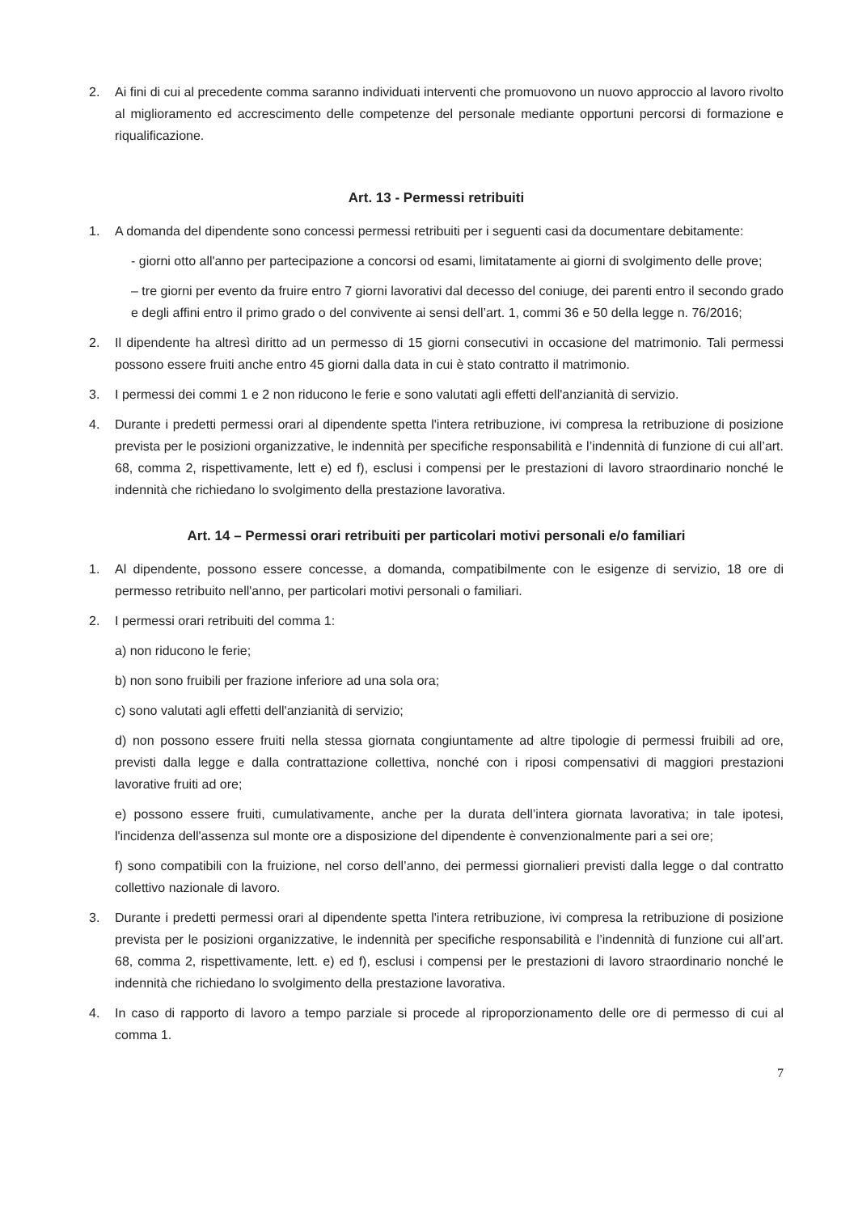2. Ai fini di cui al precedente comma saranno individuati interventi che promuovono un nuovo approccio al lavoro rivolto al miglioramento ed accrescimento delle competenze del personale mediante opportuni percorsi di formazione e riqualificazione.
Art. 13 - Permessi retribuiti
1. A domanda del dipendente sono concessi permessi retribuiti per i seguenti casi da documentare debitamente:
- giorni otto all'anno per partecipazione a concorsi od esami, limitatamente ai giorni di svolgimento delle prove;
– tre giorni per evento da fruire entro 7 giorni lavorativi dal decesso del coniuge, dei parenti entro il secondo grado e degli affini entro il primo grado o del convivente ai sensi dell’art. 1, commi 36 e 50 della legge n. 76/2016;
2. Il dipendente ha altresì diritto ad un permesso di 15 giorni consecutivi in occasione del matrimonio. Tali permessi possono essere fruiti anche entro 45 giorni dalla data in cui è stato contratto il matrimonio.
3. I permessi dei commi 1 e 2 non riducono le ferie e sono valutati agli effetti dell'anzianità di servizio.
4. Durante i predetti permessi orari al dipendente spetta l'intera retribuzione, ivi compresa la retribuzione di posizione prevista per le posizioni organizzative, le indennità per specifiche responsabilità e l’indennità di funzione di cui all’art. 68, comma 2, rispettivamente, lett e) ed f), esclusi i compensi per le prestazioni di lavoro straordinario nonché le indennità che richiedano lo svolgimento della prestazione lavorativa.
Art. 14 – Permessi orari retribuiti per particolari motivi personali e/o familiari
1. Al dipendente, possono essere concesse, a domanda, compatibilmente con le esigenze di servizio, 18 ore di permesso retribuito nell'anno, per particolari motivi personali o familiari.
2. I permessi orari retribuiti del comma 1:
a) non riducono le ferie;
b) non sono fruibili per frazione inferiore ad una sola ora;
c) sono valutati agli effetti dell'anzianità di servizio;
d) non possono essere fruiti nella stessa giornata congiuntamente ad altre tipologie di permessi fruibili ad ore, previsti dalla legge e dalla contrattazione collettiva, nonché con i riposi compensativi di maggiori prestazioni lavorative fruiti ad ore;
e) possono essere fruiti, cumulativamente, anche per la durata dell’intera giornata lavorativa; in tale ipotesi, l'incidenza dell'assenza sul monte ore a disposizione del dipendente è convenzionalmente pari a sei ore;
f) sono compatibili con la fruizione, nel corso dell’anno, dei permessi giornalieri previsti dalla legge o dal contratto collettivo nazionale di lavoro.
3. Durante i predetti permessi orari al dipendente spetta l'intera retribuzione, ivi compresa la retribuzione di posizione prevista per le posizioni organizzative, le indennità per specifiche responsabilità e l’indennità di funzione cui all’art. 68, comma 2, rispettivamente, lett. e) ed f), esclusi i compensi per le prestazioni di lavoro straordinario nonché le indennità che richiedano lo svolgimento della prestazione lavorativa.
4. In caso di rapporto di lavoro a tempo parziale si procede al riproporzionamento delle ore di permesso di cui al comma 1.
7